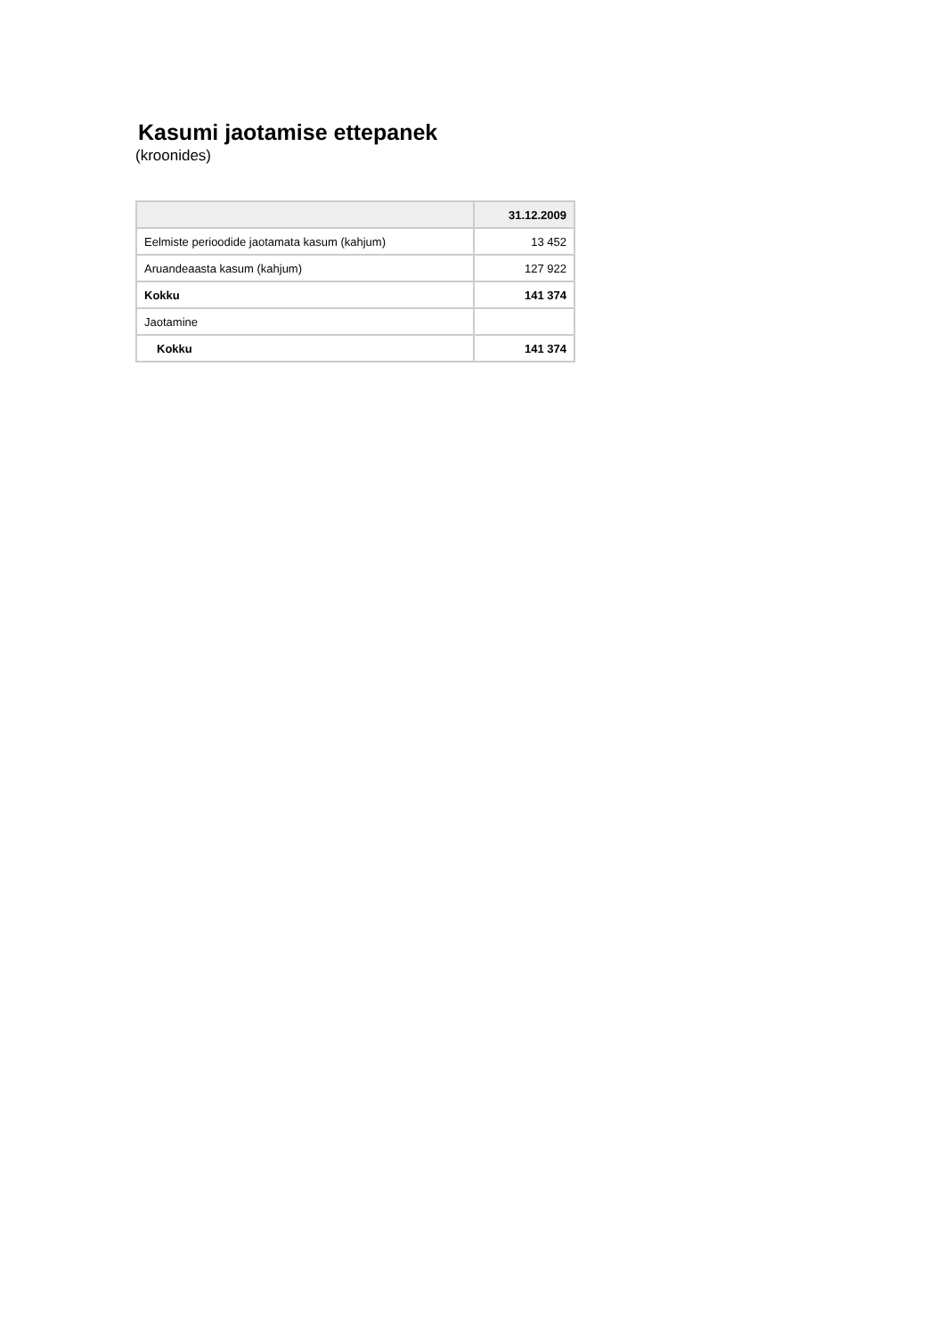Kasumi jaotamise ettepanek
(kroonides)
| | 31.12.2009 |
| --- | --- |
| Eelmiste perioodide jaotamata kasum (kahjum) | 13 452 |
| Aruandeaasta kasum (kahjum) | 127 922 |
| Kokku | 141 374 |
| Jaotamine | |
| Kokku | 141 374 |